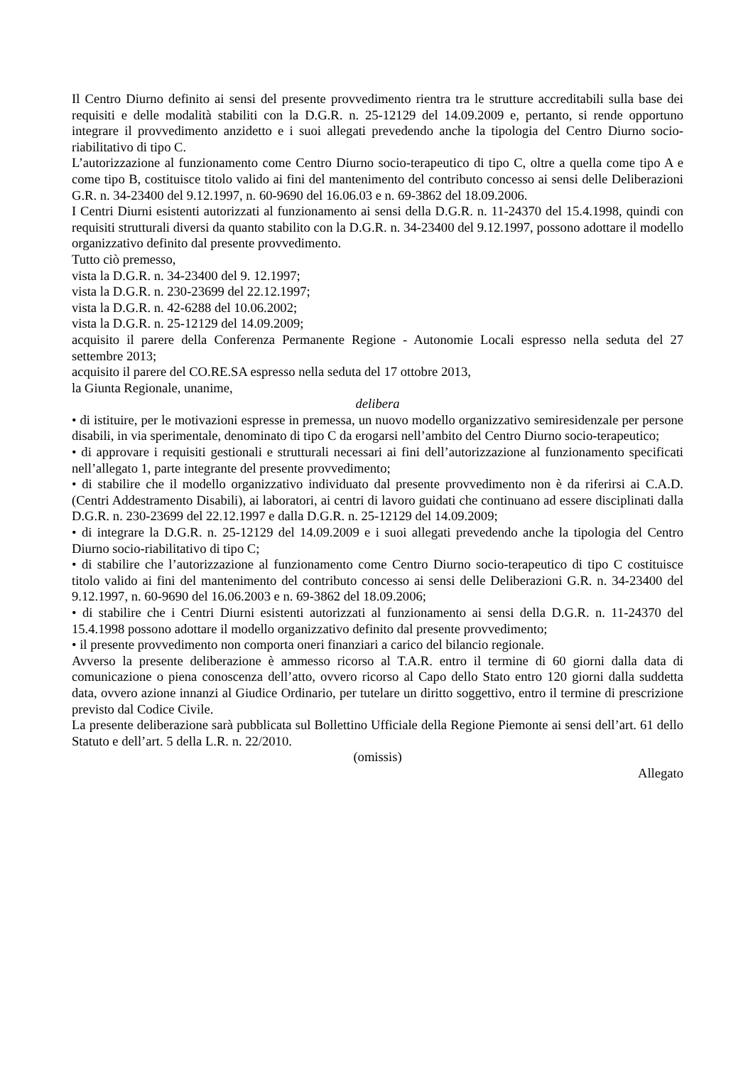Il Centro Diurno definito ai sensi del presente provvedimento rientra tra le strutture accreditabili sulla base dei requisiti e delle modalità stabiliti con la D.G.R. n. 25-12129 del 14.09.2009 e, pertanto, si rende opportuno integrare il provvedimento anzidetto e i suoi allegati prevedendo anche la tipologia del Centro Diurno socio-riabilitativo di tipo C.
L’autorizzazione al funzionamento come Centro Diurno socio-terapeutico di tipo C, oltre a quella come tipo A e come tipo B, costituisce titolo valido ai fini del mantenimento del contributo concesso ai sensi delle Deliberazioni G.R. n. 34-23400 del 9.12.1997, n. 60-9690 del 16.06.03 e n. 69-3862 del 18.09.2006.
I Centri Diurni esistenti autorizzati al funzionamento ai sensi della D.G.R. n. 11-24370 del 15.4.1998, quindi con requisiti strutturali diversi da quanto stabilito con la D.G.R. n. 34-23400 del 9.12.1997, possono adottare il modello organizzativo definito dal presente provvedimento.
Tutto ciò premesso,
vista la D.G.R. n. 34-23400 del 9. 12.1997;
vista la D.G.R. n. 230-23699 del 22.12.1997;
vista la D.G.R. n. 42-6288 del 10.06.2002;
vista la D.G.R. n. 25-12129 del 14.09.2009;
acquisito il parere della Conferenza Permanente Regione - Autonomie Locali espresso nella seduta del 27 settembre 2013;
acquisito il parere del CO.RE.SA espresso nella seduta del 17 ottobre 2013,
la Giunta Regionale, unanime,
delibera
• di istituire, per le motivazioni espresse in premessa, un nuovo modello organizzativo semiresidenzale per persone disabili, in via sperimentale, denominato di tipo C da erogarsi nell’ambito del Centro Diurno socio-terapeutico;
• di approvare i requisiti gestionali e strutturali necessari ai fini dell’autorizzazione al funzionamento specificati nell’allegato 1, parte integrante del presente provvedimento;
• di stabilire che il modello organizzativo individuato dal presente provvedimento non è da riferirsi ai C.A.D. (Centri Addestramento Disabili), ai laboratori, ai centri di lavoro guidati che continuano ad essere disciplinati dalla D.G.R. n. 230-23699 del 22.12.1997 e dalla D.G.R. n. 25-12129 del 14.09.2009;
• di integrare la D.G.R. n. 25-12129 del 14.09.2009 e i suoi allegati prevedendo anche la tipologia del Centro Diurno socio-riabilitativo di tipo C;
• di stabilire che l’autorizzazione al funzionamento come Centro Diurno socio-terapeutico di tipo C costituisce titolo valido ai fini del mantenimento del contributo concesso ai sensi delle Deliberazioni G.R. n. 34-23400 del 9.12.1997, n. 60-9690 del 16.06.2003 e n. 69-3862 del 18.09.2006;
• di stabilire che i Centri Diurni esistenti autorizzati al funzionamento ai sensi della D.G.R. n. 11-24370 del 15.4.1998 possono adottare il modello organizzativo definito dal presente provvedimento;
• il presente provvedimento non comporta oneri finanziari a carico del bilancio regionale.
Avverso la presente deliberazione è ammesso ricorso al T.A.R. entro il termine di 60 giorni dalla data di comunicazione o piena conoscenza dell’atto, ovvero ricorso al Capo dello Stato entro 120 giorni dalla suddetta data, ovvero azione innanzi al Giudice Ordinario, per tutelare un diritto soggettivo, entro il termine di prescrizione previsto dal Codice Civile.
La presente deliberazione sarà pubblicata sul Bollettino Ufficiale della Regione Piemonte ai sensi dell’art. 61 dello Statuto e dell’art. 5 della L.R. n. 22/2010.
(omissis)
Allegato